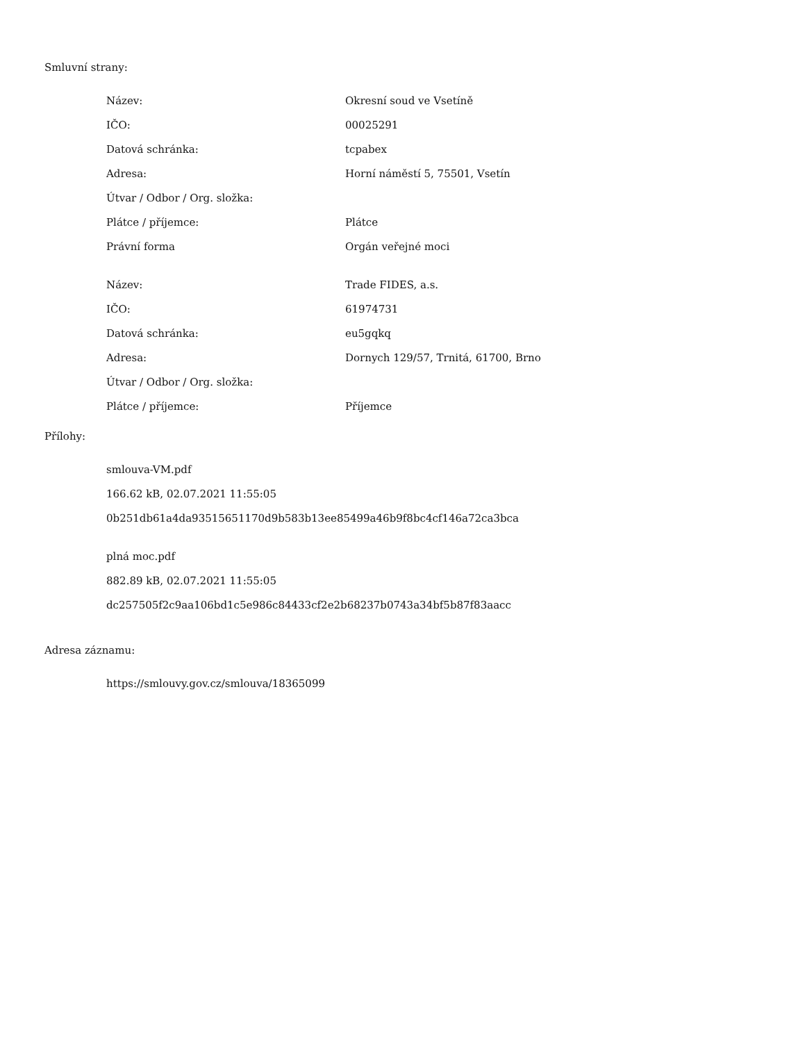Smluvní strany:
| Název: | Okresní soud ve Vsetíně |
| IČO: | 00025291 |
| Datová schránka: | tcpabex |
| Adresa: | Horní náměstí 5, 75501, Vsetín |
| Útvar / Odbor / Org. složka: | |
| Plátce / příjemce: | Plátce |
| Právní forma | Orgán veřejné moci |
| Název: | Trade FIDES, a.s. |
| IČO: | 61974731 |
| Datová schránka: | eu5gqkq |
| Adresa: | Dornych 129/57, Trnitá, 61700, Brno |
| Útvar / Odbor / Org. složka: | |
| Plátce / příjemce: | Příjemce |
Přílohy:
smlouva-VM.pdf
166.62 kB, 02.07.2021 11:55:05
0b251db61a4da93515651170d9b583b13ee85499a46b9f8bc4cf146a72ca3bca
plná moc.pdf
882.89 kB, 02.07.2021 11:55:05
dc257505f2c9aa106bd1c5e986c84433cf2e2b68237b0743a34bf5b87f83aacc
Adresa záznamu:
https://smlouvy.gov.cz/smlouva/18365099